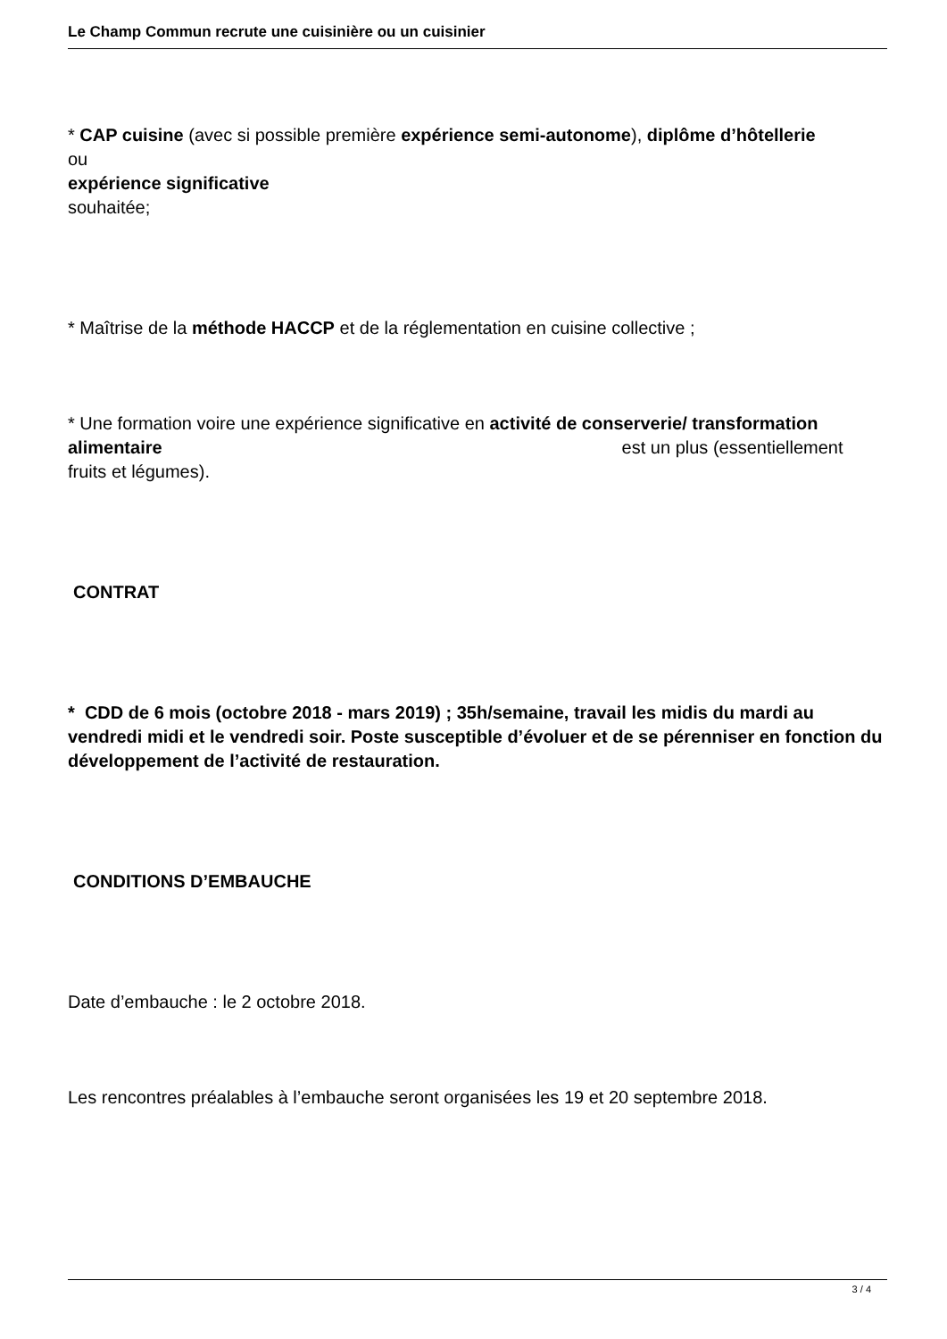Le Champ Commun recrute une cuisinière ou un cuisinier
* CAP cuisine (avec si possible première expérience semi-autonome), diplôme d’hôtellerie
ou
expérience significative
souhaitée;
* Maîtrise de la méthode HACCP et de la réglementation en cuisine collective ;
* Une formation voire une expérience significative en activité de conserverie/ transformation
alimentaire est un plus (essentiellement
fruits et légumes).
CONTRAT
* CDD de 6 mois (octobre 2018 - mars 2019) ; 35h/semaine, travail les midis du mardi au vendredi midi et le vendredi soir. Poste susceptible d’évoluer et de se pérenniser en fonction du développement de l’activité de restauration.
CONDITIONS D’EMBAUCHE
Date d’embauche : le 2 octobre 2018.
Les rencontres préalables à l’embauche seront organisées les 19 et 20 septembre 2018.
3 / 4